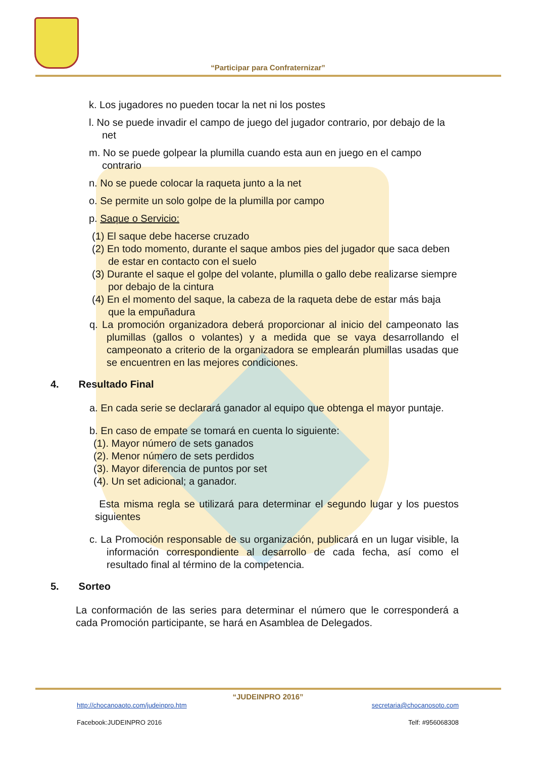“Participar para Confraternizar”
k. Los jugadores no pueden tocar la net ni los postes
l. No se puede invadir el campo de juego del jugador contrario, por debajo de la net
m. No se puede golpear la plumilla cuando esta aun en juego en el campo contrario
n. No se puede colocar la raqueta junto a la net
o. Se permite un solo golpe de la plumilla por campo
p. Saque o Servicio:
(1) El saque debe hacerse cruzado
(2) En todo momento, durante el saque ambos pies del jugador que saca deben de estar en contacto con el suelo
(3) Durante el saque el golpe del volante, plumilla o gallo debe realizarse siempre por debajo de la cintura
(4) En el momento del saque, la cabeza de la raqueta debe de estar más baja que la empuñadura
q. La promoción organizadora deberá proporcionar al inicio del campeonato las plumillas (gallos o volantes) y a medida que se vaya desarrollando el campeonato a criterio de la organizadora se emplearán plumillas usadas que se encuentren en las mejores condiciones.
4. Resultado Final
a. En cada serie se declarará ganador al equipo que obtenga el mayor puntaje.
b. En caso de empate se tomará en cuenta lo siguiente:
(1). Mayor número de sets ganados
(2). Menor número de sets perdidos
(3). Mayor diferencia de puntos por set
(4). Un set adicional; a ganador.
Esta misma regla se utilizará para determinar el segundo lugar y los puestos siguientes
c. La Promoción responsable de su organización, publicará en un lugar visible, la información correspondiente al desarrollo de cada fecha, así como el resultado final al término de la competencia.
5. Sorteo
La conformación de las series para determinar el número que le corresponderá a cada Promoción participante, se hará en Asamblea de Delegados.
“JUDEINPRO 2016”
http://chocanoaoto.com/judeinpro.htm secretaria@chocanosoto.com
Facebook:JUDEINPRO 2016 Telf: #956068308